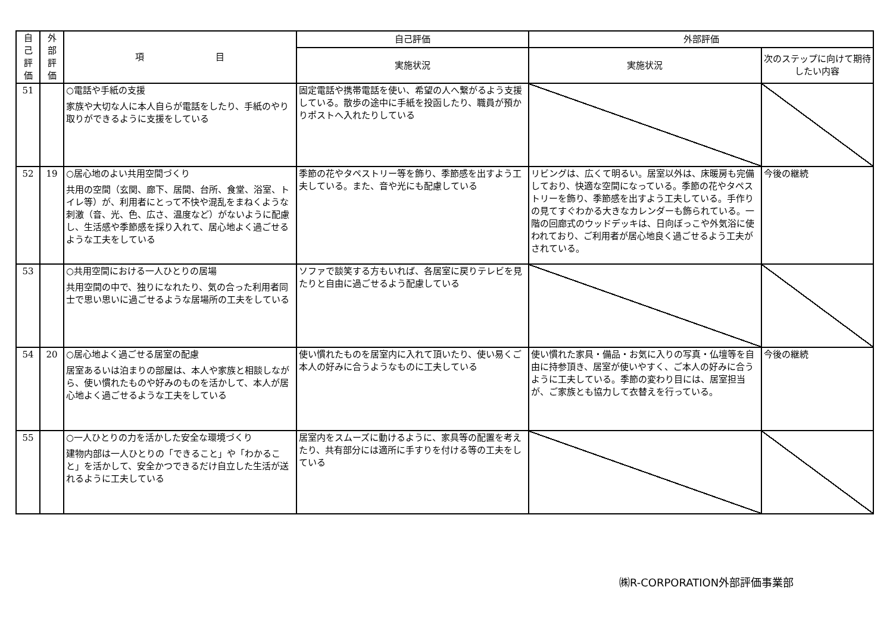| 自 己 評 価 | 外 部 評 価 | 項 目 | 自己評価 | 外部評価 | |
| --- | --- | --- | --- | --- | --- |
| | | | 実施状況 | 実施状況 | 次のステップに向けて期待したい内容 |
| 51 | | ○電話や手紙の支援 家族や大切な人に本人自らが電話をしたり、手紙のやり取りができるように支援をしている | 固定電話や携帯電話を使い、希望の人へ繋がるよう支援している。散歩の途中に手紙を投函したり、職員が預かりポストへ入れたりしている | | |
| 52 | 19 | ○居心地のよい共用空間づくり 共用の空間（玄関、廊下、居間、台所、食堂、浴室、トイレ等）が、利用者にとって不快や混乱をまねくような刺激（音、光、色、広さ、温度など）がないように配慮し、生活感や季節感を採り入れて、居心地よく過ごせるような工夫をしている | 季節の花やタペストリー等を飾り、季節感を出すよう工夫している。また、音や光にも配慮している | リビングは、広くて明るい。居室以外は、床暖房も完備しており、快適な空間になっている。季節の花やタペストリーを飾り、季節感を出すよう工夫している。手作りの見てすぐわかる大きなカレンダーも飾られている。一階の回廊式のウッドデッキは、日向ぼっこや外気浴に使われており、ご利用者が居心地良く過ごせるよう工夫がされている。 | 今後の継続 |
| 53 | | ○共用空間における一人ひとりの居場 共用空間の中で、独りになれたり、気の合った利用者同士で思い思いに過ごせるような居場所の工夫をしている | ソファで談笑する方もいれば、各居室に戻りテレビを見たりと自由に過ごせるよう配慮している | | |
| 54 | 20 | ○居心地よく過ごせる居室の配慮 居室あるいは泊まりの部屋は、本人や家族と相談しながら、使い慣れたものや好みのものを活かして、本人が居心地よく過ごせるような工夫をしている | 使い慣れたものを居室内に入れて頂いたり、使い易くご本人の好みに合うようなものに工夫している | 使い慣れた家具・備品・お気に入りの写真・仏壇等を自由に持参頂き、居室が使いやすく、ご本人の好みに合うように工夫している。季節の変わり目には、居室担当が、ご家族とも協力して衣替えを行っている。 | 今後の継続 |
| 55 | | ○一人ひとりの力を活かした安全な環境づくり 建物内部は一人ひとりの「できること」や「わかること」を活かして、安全かつできるだけ自立した生活が送れるように工夫している | 居室内をスムーズに動けるように、家具等の配置を考えたり、共有部分には適所に手すりを付ける等の工夫をしている | | |
㈱R-CORPORATION外部評価事業部